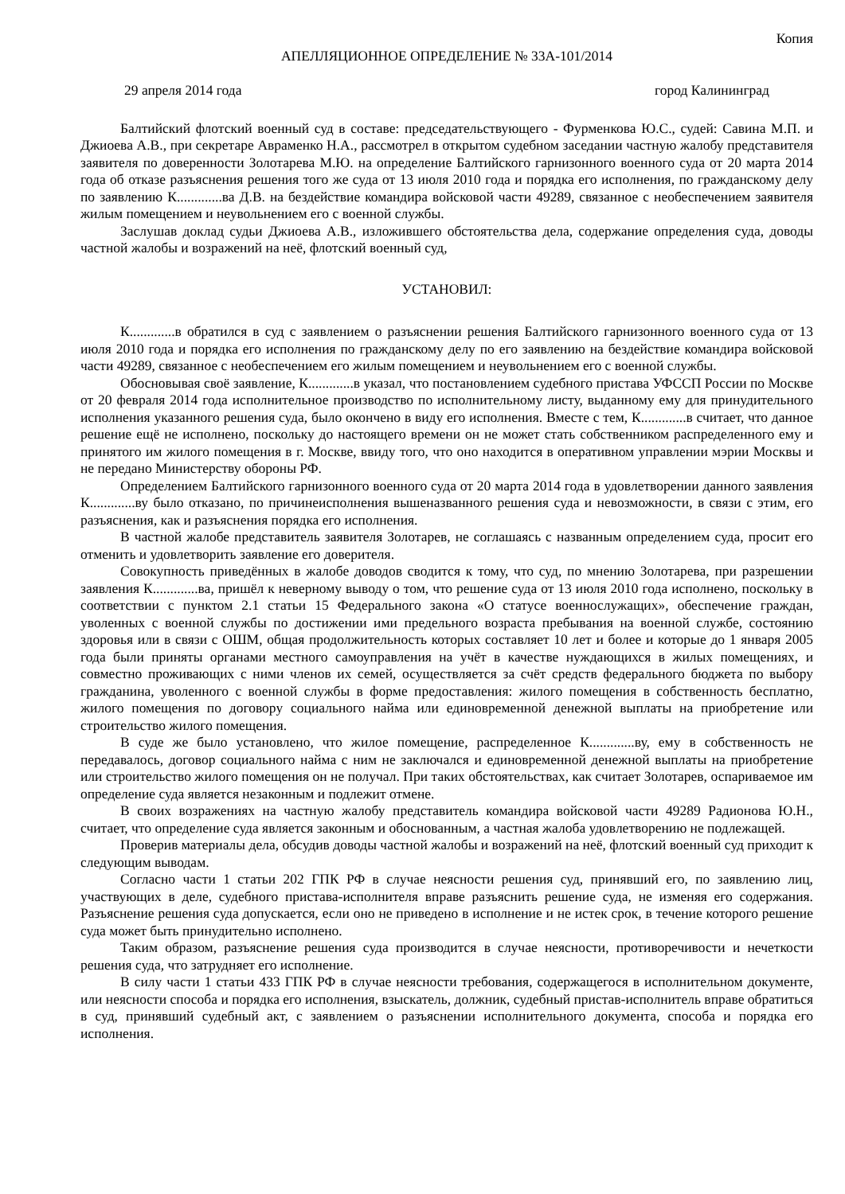Копия
АПЕЛЛЯЦИОННОЕ ОПРЕДЕЛЕНИЕ № 33А-101/2014
29 апреля 2014 года город Калининград
Балтийский флотский военный суд в составе: председательствующего - Фурменкова Ю.С., судей: Савина М.П. и Джиоева А.В., при секретаре Авраменко Н.А., рассмотрел в открытом судебном заседании частную жалобу представителя заявителя по доверенности Золотарева М.Ю. на определение Балтийского гарнизонного военного суда от 20 марта 2014 года об отказе разъяснения решения того же суда от 13 июля 2010 года и порядка его исполнения, по гражданскому делу по заявлению К.............ва Д.В. на бездействие командира войсковой части 49289, связанное с необеспечением заявителя жилым помещением и неувольнением его с военной службы.
Заслушав доклад судьи Джиоева А.В., изложившего обстоятельства дела, содержание определения суда, доводы частной жалобы и возражений на неё, флотский военный суд,
УСТАНОВИЛ:
К.............в обратился в суд с заявлением о разъяснении решения Балтийского гарнизонного военного суда от 13 июля 2010 года и порядка его исполнения по гражданскому делу по его заявлению на бездействие командира войсковой части 49289, связанное с необеспечением его жилым помещением и неувольнением его с военной службы.
Обосновывая своё заявление, К.............в указал, что постановлением судебного пристава УФССП России по Москве от 20 февраля 2014 года исполнительное производство по исполнительному листу, выданному ему для принудительного исполнения указанного решения суда, было окончено в виду его исполнения. Вместе с тем, К.............в считает, что данное решение ещё не исполнено, поскольку до настоящего времени он не может стать собственником распределенного ему и принятого им жилого помещения в г. Москве, ввиду того, что оно находится в оперативном управлении мэрии Москвы и не передано Министерству обороны РФ.
Определением Балтийского гарнизонного военного суда от 20 марта 2014 года в удовлетворении данного заявления К.............ву было отказано, по причинеисполнения вышеназванного решения суда и невозможности, в связи с этим, его разъяснения, как и разъяснения порядка его исполнения.
В частной жалобе представитель заявителя Золотарев, не соглашаясь с названным определением суда, просит его отменить и удовлетворить заявление его доверителя.
Совокупность приведённых в жалобе доводов сводится к тому, что суд, по мнению Золотарева, при разрешении заявления К.............ва, пришёл к неверному выводу о том, что решение суда от 13 июля 2010 года исполнено, поскольку в соответствии с пунктом 2.1 статьи 15 Федерального закона «О статусе военнослужащих», обеспечение граждан, уволенных с военной службы по достижении ими предельного возраста пребывания на военной службе, состоянию здоровья или в связи с ОШМ, общая продолжительность которых составляет 10 лет и более и которые до 1 января 2005 года были приняты органами местного самоуправления на учёт в качестве нуждающихся в жилых помещениях, и совместно проживающих с ними членов их семей, осуществляется за счёт средств федерального бюджета по выбору гражданина, уволенного с военной службы в форме предоставления: жилого помещения в собственность бесплатно, жилого помещения по договору социального найма или единовременной денежной выплаты на приобретение или строительство жилого помещения.
В суде же было установлено, что жилое помещение, распределенное К.............ву, ему в собственность не передавалось, договор социального найма с ним не заключался и единовременной денежной выплаты на приобретение или строительство жилого помещения он не получал. При таких обстоятельствах, как считает Золотарев, оспариваемое им определение суда является незаконным и подлежит отмене.
В своих возражениях на частную жалобу представитель командира войсковой части 49289 Радионова Ю.Н., считает, что определение суда является законным и обоснованным, а частная жалоба удовлетворению не подлежащей.
Проверив материалы дела, обсудив доводы частной жалобы и возражений на неё, флотский военный суд приходит к следующим выводам.
Согласно части 1 статьи 202 ГПК РФ в случае неясности решения суд, принявший его, по заявлению лиц, участвующих в деле, судебного пристава-исполнителя вправе разъяснить решение суда, не изменяя его содержания. Разъяснение решения суда допускается, если оно не приведено в исполнение и не истек срок, в течение которого решение суда может быть принудительно исполнено.
Таким образом, разъяснение решения суда производится в случае неясности, противоречивости и нечеткости решения суда, что затрудняет его исполнение.
В силу части 1 статьи 433 ГПК РФ в случае неясности требования, содержащегося в исполнительном документе, или неясности способа и порядка его исполнения, взыскатель, должник, судебный пристав-исполнитель вправе обратиться в суд, принявший судебный акт, с заявлением о разъяснении исполнительного документа, способа и порядка его исполнения.